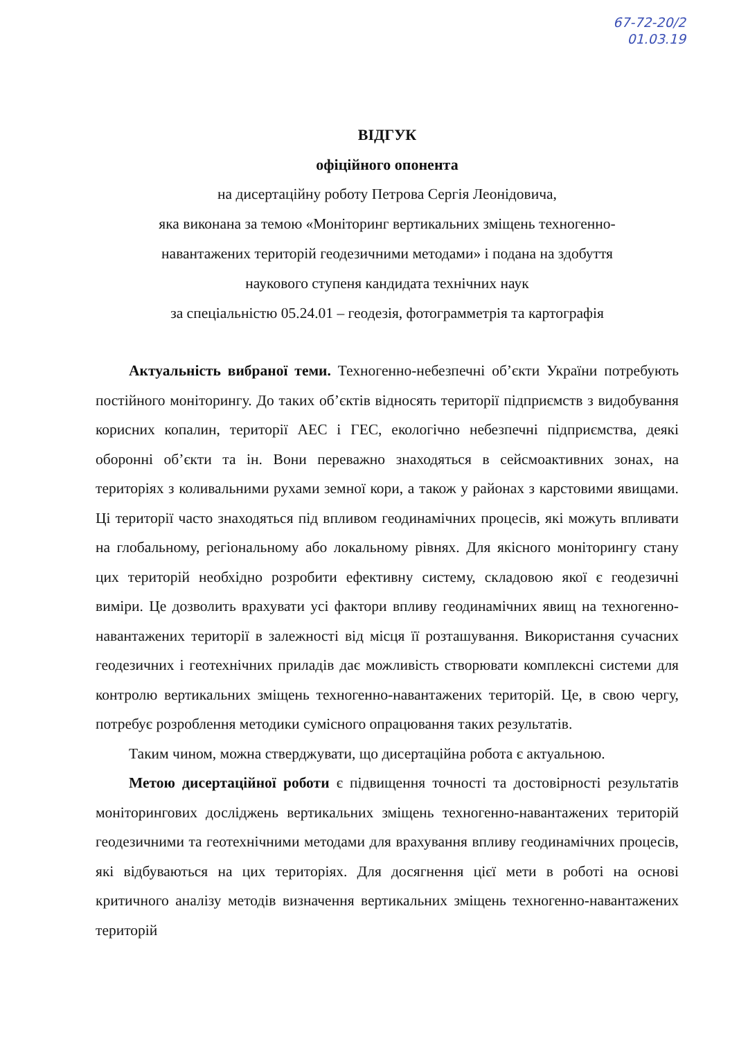67-72-20/2
01.03.19
ВІДГУК
офіційного опонента
на дисертаційну роботу Петрова Сергія Леонідовича,
яка виконана за темою «Моніторинг вертикальних зміщень техногенно-
навантажених територій геодезичними методами» і подана на здобуття
наукового ступеня кандидата технічних наук
за спеціальністю 05.24.01 – геодезія, фотограмметрія та картографія
Актуальність вибраної теми. Техногенно-небезпечні об’єкти України потребують постійного моніторингу. До таких об’єктів відносять території підприємств з видобування корисних копалин, території АЕС і ГЕС, екологічно небезпечні підприємства, деякі оборонні об’єкти та ін. Вони переважно знаходяться в сейсмоактивних зонах, на територіях з коливальними рухами земної кори, а також у районах з карстовими явищами. Ці території часто знаходяться під впливом геодинамічних процесів, які можуть впливати на глобальному, регіональному або локальному рівнях. Для якісного моніторингу стану цих територій необхідно розробити ефективну систему, складовою якої є геодезичні виміри. Це дозволить врахувати усі фактори впливу геодинамічних явищ на техногенно-навантажених території в залежності від місця її розташування. Використання сучасних геодезичних і геотехнічних приладів дає можливість створювати комплексні системи для контролю вертикальних зміщень техногенно-навантажених територій. Це, в свою чергу, потребує розроблення методики сумісного опрацювання таких результатів.
Таким чином, можна стверджувати, що дисертаційна робота є актуальною.
Метою дисертаційної роботи є підвищення точності та достовірності результатів моніторингових досліджень вертикальних зміщень техногенно-навантажених територій геодезичними та геотехнічними методами для врахування впливу геодинамічних процесів, які відбуваються на цих територіях. Для досягнення цієї мети в роботі на основі критичного аналізу методів визначення вертикальних зміщень техногенно-навантажених територій